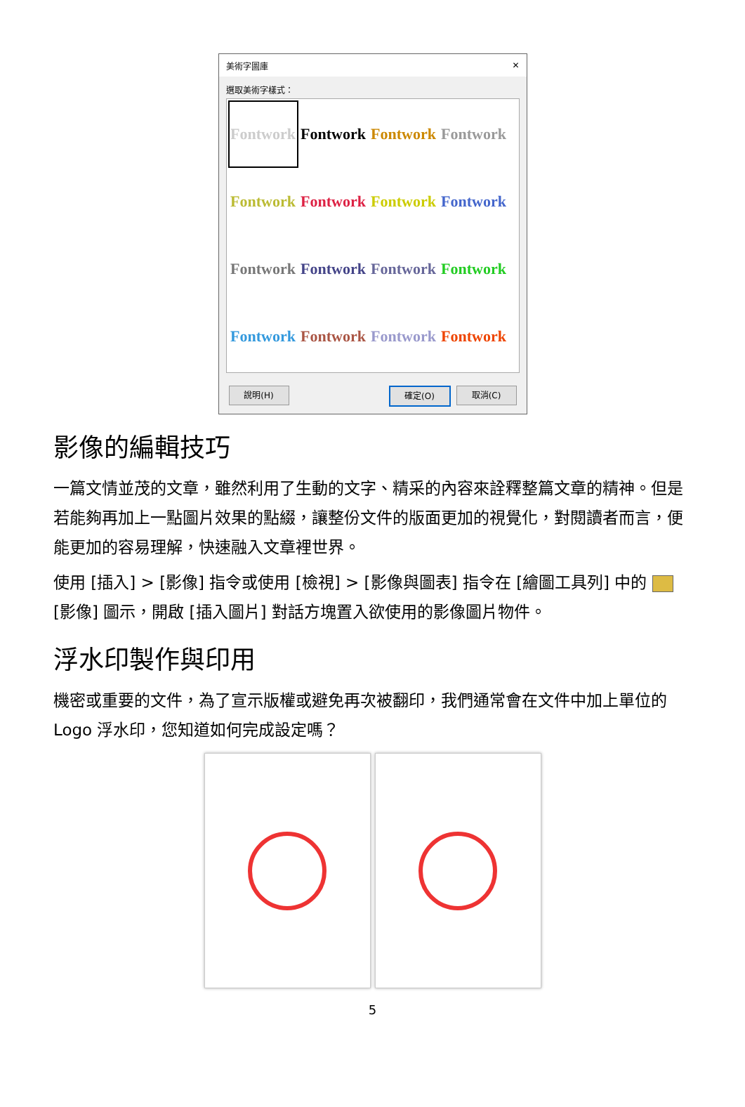美術字圖庫 ✕
選取美術字樣式：
Fontwork
Fontwork
Fontwork
Fontwork
Fontwork
Fontwork
Fontwork
Fontwork
Fontwork
Fontwork
Fontwork
Fontwork
Fontwork
Fontwork
Fontwork
Fontwork
說明(H) 確定(O) 取消(C)
影像的編輯技巧
一篇文情並茂的文章，雖然利用了生動的文字、精采的內容來詮釋整篇文章的精神。但是若能夠再加上一點圖片效果的點綴，讓整份文件的版面更加的視覺化，對閱讀者而言，便能更加的容易理解，快速融入文章裡世界。
使用 [插入] > [影像] 指令或使用 [檢視] > [影像與圖表] 指令在 [繪圖工具列] 中的 [影像] 圖示，開啟 [插入圖片] 對話方塊置入欲使用的影像圖片物件。
浮水印製作與印用
機密或重要的文件，為了宣示版權或避免再次被翻印，我們通常會在文件中加上單位的 Logo 浮水印，您知道如何完成設定嗎？
5